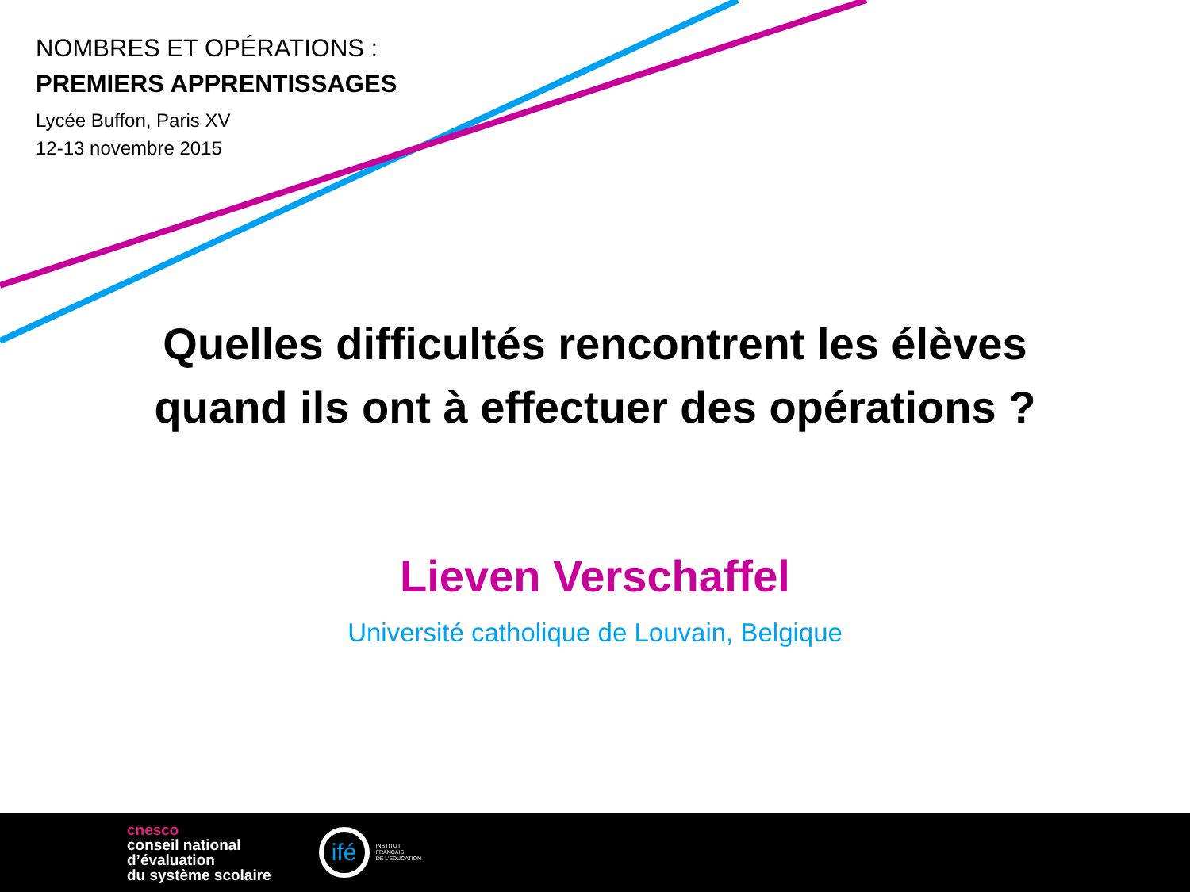NOMBRES ET OPÉRATIONS :
PREMIERS APPRENTISSAGES
Lycée Buffon, Paris XV
12-13 novembre 2015
Quelles difficultés rencontrent les élèves
quand ils ont à effectuer des opérations ?
Lieven Verschaffel
Université catholique de Louvain, Belgique
cnesco
conseil national
d’évaluation
du système scolaire
ifé
INSTITUT
FRANÇAIS
DE L’ÉDUCATION